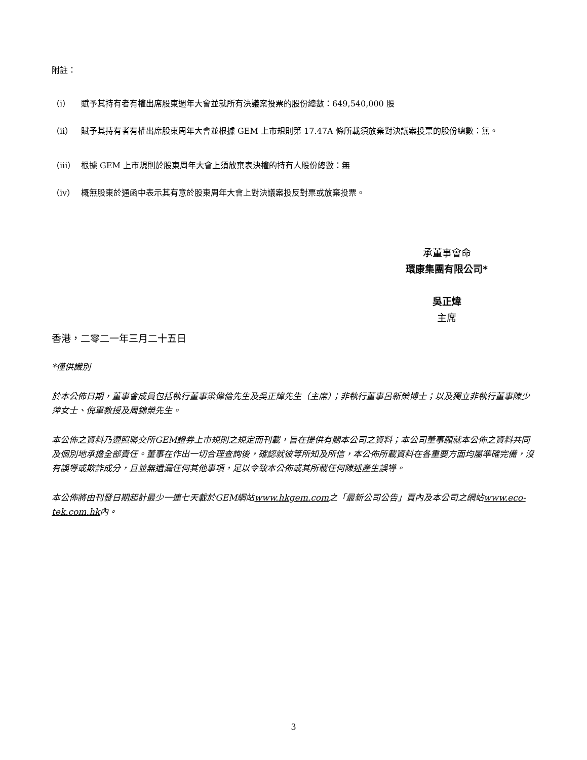附註：
（i） 賦予其持有者有權出席股東週年大會並就所有決議案投票的股份總數：649,540,000 股
（ii） 賦予其持有者有權出席股東周年大會並根據 GEM 上市規則第 17.47A 條所載須放棄對決議案投票的股份總數：無。
（iii） 根據 GEM 上市規則於股東周年大會上須放棄表決權的持有人股份總數：無
（iv） 概無股東於通函中表示其有意於股東周年大會上對決議案投反對票或放棄投票。
承董事會命
環康集團有限公司*
吳正煒
主席
香港，二零二一年三月二十五日
*僅供識別
於本公佈日期，董事會成員包括執行董事梁偉倫先生及吳正煒先生（主席）；非執行董事呂新榮博士；以及獨立非執行董事陳少萍女士、倪軍教授及周錦榮先生。
本公佈之資料乃遵照聯交所GEM證券上市規則之規定而刊載，旨在提供有關本公司之資料；本公司董事願就本公佈之資料共同及個別地承擔全部責任。董事在作出一切合理查詢後，確認就彼等所知及所信，本公佈所載資料在各重要方面均屬準確完備，沒有誤導或欺詐成分，且並無遺漏任何其他事項，足以令致本公佈或其所載任何陳述產生誤導。
本公佈將由刊發日期起計最少一連七天載於GEM網站www.hkgem.com之「最新公司公告」頁內及本公司之網站www.eco-tek.com.hk內。
3